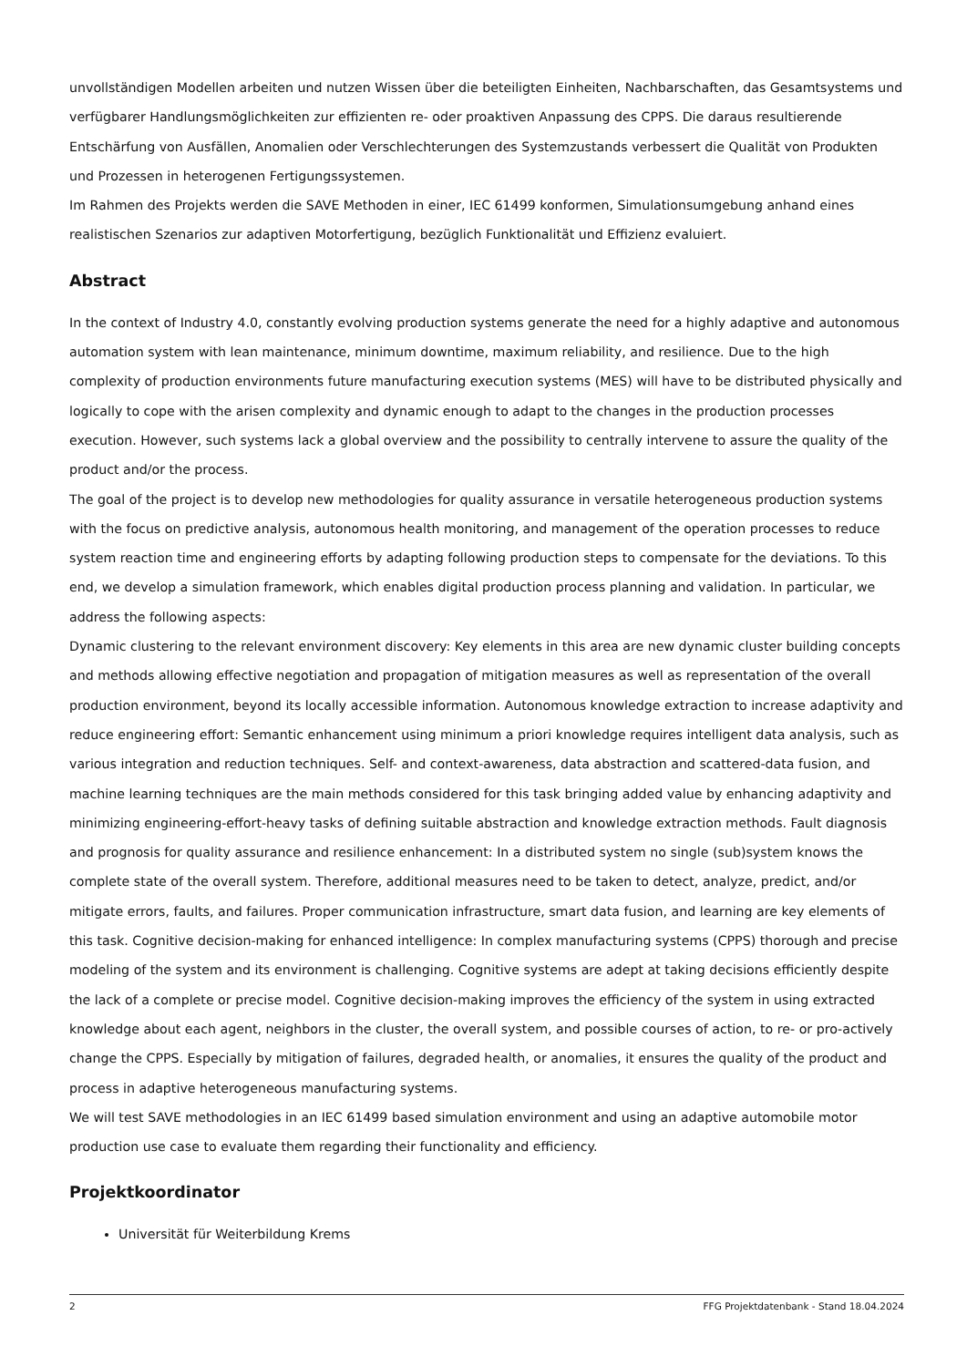unvollständigen Modellen arbeiten und nutzen Wissen über die beteiligten Einheiten, Nachbarschaften, das Gesamtsystems und verfügbarer Handlungsmöglichkeiten zur effizienten re- oder proaktiven Anpassung des CPPS. Die daraus resultierende Entschärfung von Ausfällen, Anomalien oder Verschlechterungen des Systemzustands verbessert die Qualität von Produkten und Prozessen in heterogenen Fertigungssystemen.
Im Rahmen des Projekts werden die SAVE Methoden in einer, IEC 61499 konformen, Simulationsumgebung anhand eines realistischen Szenarios zur adaptiven Motorfertigung, bezüglich Funktionalität und Effizienz evaluiert.
Abstract
In the context of Industry 4.0, constantly evolving production systems generate the need for a highly adaptive and autonomous automation system with lean maintenance, minimum downtime, maximum reliability, and resilience. Due to the high complexity of production environments future manufacturing execution systems (MES) will have to be distributed physically and logically to cope with the arisen complexity and dynamic enough to adapt to the changes in the production processes execution. However, such systems lack a global overview and the possibility to centrally intervene to assure the quality of the product and/or the process.
The goal of the project is to develop new methodologies for quality assurance in versatile heterogeneous production systems with the focus on predictive analysis, autonomous health monitoring, and management of the operation processes to reduce system reaction time and engineering efforts by adapting following production steps to compensate for the deviations. To this end, we develop a simulation framework, which enables digital production process planning and validation. In particular, we address the following aspects:
Dynamic clustering to the relevant environment discovery: Key elements in this area are new dynamic cluster building concepts and methods allowing effective negotiation and propagation of mitigation measures as well as representation of the overall production environment, beyond its locally accessible information. Autonomous knowledge extraction to increase adaptivity and reduce engineering effort: Semantic enhancement using minimum a priori knowledge requires intelligent data analysis, such as various integration and reduction techniques. Self- and context-awareness, data abstraction and scattered-data fusion, and machine learning techniques are the main methods considered for this task bringing added value by enhancing adaptivity and minimizing engineering-effort-heavy tasks of defining suitable abstraction and knowledge extraction methods. Fault diagnosis and prognosis for quality assurance and resilience enhancement: In a distributed system no single (sub)system knows the complete state of the overall system. Therefore, additional measures need to be taken to detect, analyze, predict, and/or mitigate errors, faults, and failures. Proper communication infrastructure, smart data fusion, and learning are key elements of this task. Cognitive decision-making for enhanced intelligence: In complex manufacturing systems (CPPS) thorough and precise modeling of the system and its environment is challenging. Cognitive systems are adept at taking decisions efficiently despite the lack of a complete or precise model. Cognitive decision-making improves the efficiency of the system in using extracted knowledge about each agent, neighbors in the cluster, the overall system, and possible courses of action, to re- or pro-actively change the CPPS. Especially by mitigation of failures, degraded health, or anomalies, it ensures the quality of the product and process in adaptive heterogeneous manufacturing systems.
We will test SAVE methodologies in an IEC 61499 based simulation environment and using an adaptive automobile motor production use case to evaluate them regarding their functionality and efficiency.
Projektkoordinator
Universität für Weiterbildung Krems
2 FFG Projektdatenbank - Stand 18.04.2024